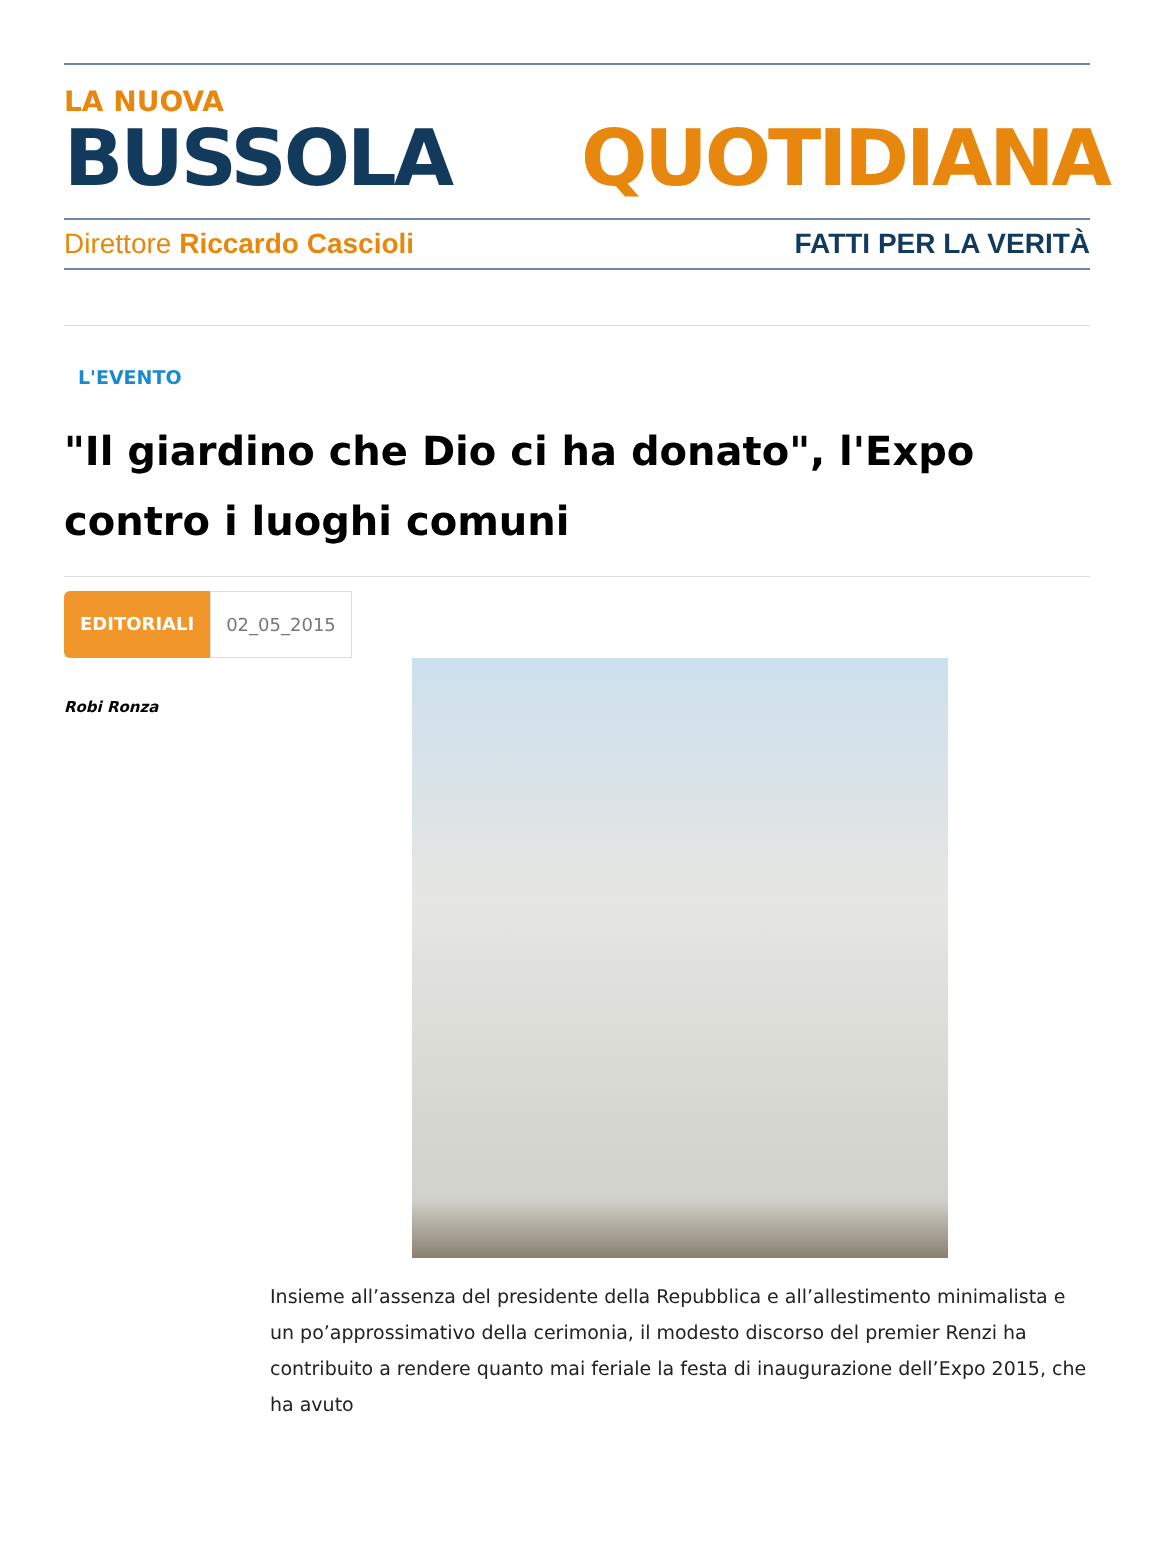LA NUOVA
BUSSOLA QUOTIDIANA
Direttore Riccardo Cascioli FATTI PER LA VERITÀ
L'EVENTO
"Il giardino che Dio ci ha donato", l'Expo contro i luoghi comuni
EDITORIALI 02_05_2015
Robi Ronza
Insieme all’assenza del presidente della Repubblica e all’allestimento minimalista e un po’approssimativo della cerimonia, il modesto discorso del premier Renzi ha contribuito a rendere quanto mai feriale la festa di inaugurazione dell’Expo 2015, che ha avuto